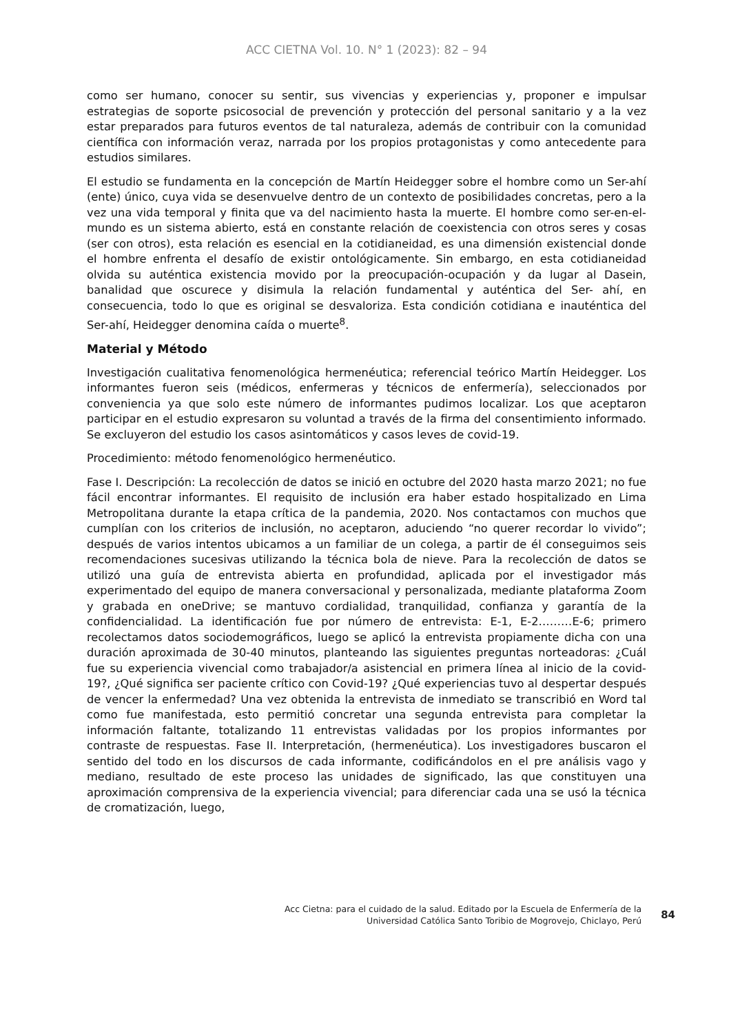ACC CIETNA Vol. 10. N° 1 (2023): 82 – 94
como ser humano, conocer su sentir, sus vivencias y experiencias y, proponer e impulsar estrategias de soporte psicosocial de prevención y protección del personal sanitario y a la vez estar preparados para futuros eventos de tal naturaleza, además de contribuir con la comunidad científica con información veraz, narrada por los propios protagonistas y como antecedente para estudios similares.
El estudio se fundamenta en la concepción de Martín Heidegger sobre el hombre como un Ser-ahí (ente) único, cuya vida se desenvuelve dentro de un contexto de posibilidades concretas, pero a la vez una vida temporal y finita que va del nacimiento hasta la muerte. El hombre como ser-en-el-mundo es un sistema abierto, está en constante relación de coexistencia con otros seres y cosas (ser con otros), esta relación es esencial en la cotidianeidad, es una dimensión existencial donde el hombre enfrenta el desafío de existir ontológicamente. Sin embargo, en esta cotidianeidad olvida su auténtica existencia movido por la preocupación-ocupación y da lugar al Dasein, banalidad que oscurece y disimula la relación fundamental y auténtica del Ser- ahí, en consecuencia, todo lo que es original se desvaloriza. Esta condición cotidiana e inauténtica del Ser-ahí, Heidegger denomina caída o muerte<sup>8</sup>.
Material y Método
Investigación cualitativa fenomenológica hermenéutica; referencial teórico Martín Heidegger. Los informantes fueron seis (médicos, enfermeras y técnicos de enfermería), seleccionados por conveniencia ya que solo este número de informantes pudimos localizar. Los que aceptaron participar en el estudio expresaron su voluntad a través de la firma del consentimiento informado. Se excluyeron del estudio los casos asintomáticos y casos leves de covid-19.
Procedimiento: método fenomenológico hermenéutico.
Fase I. Descripción: La recolección de datos se inició en octubre del 2020 hasta marzo 2021; no fue fácil encontrar informantes. El requisito de inclusión era haber estado hospitalizado en Lima Metropolitana durante la etapa crítica de la pandemia, 2020. Nos contactamos con muchos que cumplían con los criterios de inclusión, no aceptaron, aduciendo “no querer recordar lo vivido”; después de varios intentos ubicamos a un familiar de un colega, a partir de él conseguimos seis recomendaciones sucesivas utilizando la técnica bola de nieve. Para la recolección de datos se utilizó una guía de entrevista abierta en profundidad, aplicada por el investigador más experimentado del equipo de manera conversacional y personalizada, mediante plataforma Zoom y grabada en oneDrive; se mantuvo cordialidad, tranquilidad, confianza y garantía de la confidencialidad. La identificación fue por número de entrevista: E-1, E-2………E-6; primero recolectamos datos sociodemográficos, luego se aplicó la entrevista propiamente dicha con una duración aproximada de 30-40 minutos, planteando las siguientes preguntas norteadoras: ¿Cuál fue su experiencia vivencial como trabajador/a asistencial en primera línea al inicio de la covid-19?, ¿Qué significa ser paciente crítico con Covid-19? ¿Qué experiencias tuvo al despertar después de vencer la enfermedad? Una vez obtenida la entrevista de inmediato se transcribió en Word tal como fue manifestada, esto permitió concretar una segunda entrevista para completar la información faltante, totalizando 11 entrevistas validadas por los propios informantes por contraste de respuestas. Fase II. Interpretación, (hermenéutica). Los investigadores buscaron el sentido del todo en los discursos de cada informante, codificándolos en el pre análisis vago y mediano, resultado de este proceso las unidades de significado, las que constituyen una aproximación comprensiva de la experiencia vivencial; para diferenciar cada una se usó la técnica de cromatización, luego,
Acc Cietna: para el cuidado de la salud. Editado por la Escuela de Enfermería de la
Universidad Católica Santo Toribio de Mogrovejo, Chiclayo, Perú
84